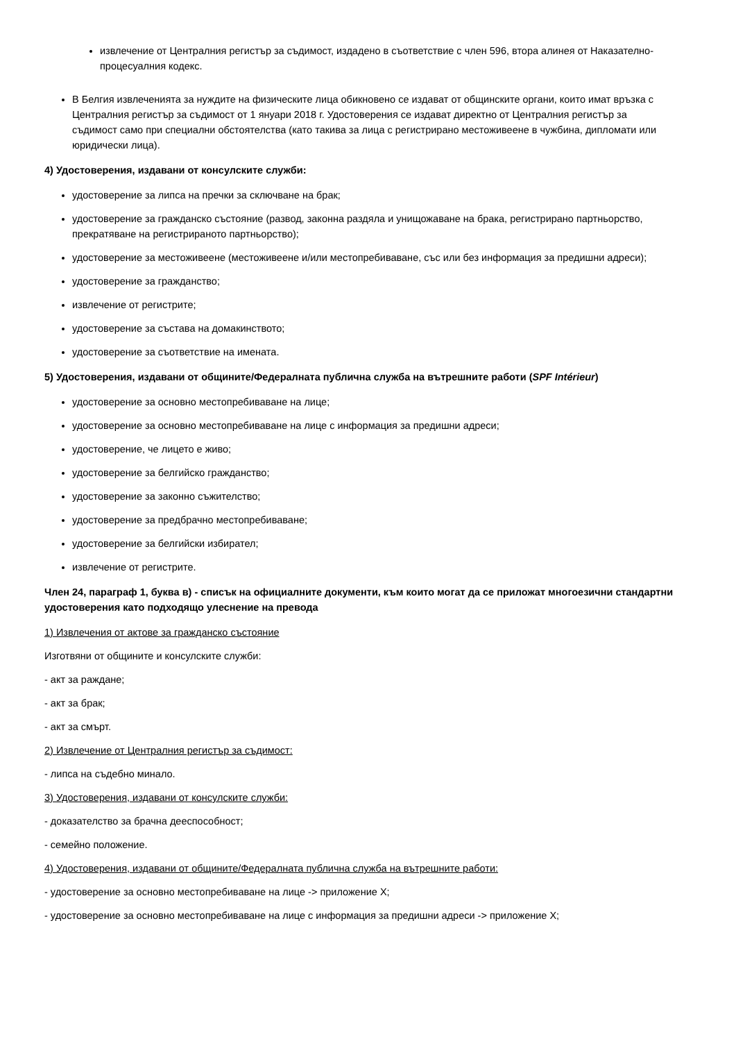извлечение от Централния регистър за съдимост, издадено в съответствие с член 596, втора алинея от Наказателно-процесуалния кодекс.
В Белгия извлеченията за нуждите на физическите лица обикновено се издават от общинските органи, които имат връзка с Централния регистър за съдимост от 1 януари 2018 г. Удостоверения се издават директно от Централния регистър за съдимост само при специални обстоятелства (като такива за лица с регистрирано местоживеене в чужбина, дипломати или юридически лица).
4) Удостоверения, издавани от консулските служби:
удостоверение за липса на пречки за сключване на брак;
удостоверение за гражданско състояние (развод, законна раздяла и унищожаване на брака, регистрирано партньорство, прекратяване на регистрираното партньорство);
удостоверение за местоживеене (местоживеене и/или местопребиваване, със или без информация за предишни адреси);
удостоверение за гражданство;
извлечение от регистрите;
удостоверение за състава на домакинството;
удостоверение за съответствие на имената.
5) Удостоверения, издавани от общините/Федералната публична служба на вътрешните работи (SPF Intérieur)
удостоверение за основно местопребиваване на лице;
удостоверение за основно местопребиваване на лице с информация за предишни адреси;
удостоверение, че лицето е живо;
удостоверение за белгийско гражданство;
удостоверение за законно съжителство;
удостоверение за предбрачно местопребиваване;
удостоверение за белгийски избирател;
извлечение от регистрите.
Член 24, параграф 1, буква в) - списък на официалните документи, към които могат да се приложат многоезични стандартни удостоверения като подходящо улеснение на превода
1) Извлечения от актове за гражданско състояние
Изготвяни от общините и консулските служби:
- акт за раждане;
- акт за брак;
- акт за смърт.
2) Извлечение от Централния регистър за съдимост:
- липса на съдебно минало.
3) Удостоверения, издавани от консулските служби:
- доказателство за брачна дееспособност;
- семейно положение.
4) Удостоверения, издавани от общините/Федералната публична служба на вътрешните работи:
- удостоверение за основно местопребиваване на лице -> приложение X;
- удостоверение за основно местопребиваване на лице с информация за предишни адреси -> приложение X;